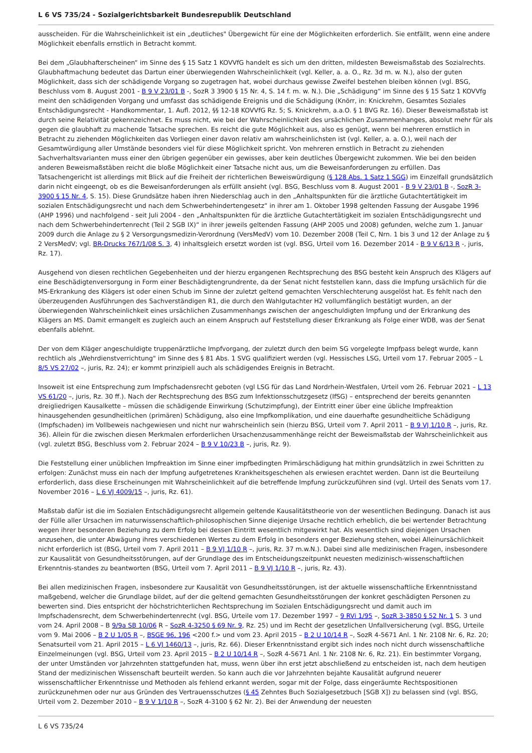L 6 VS 735/24 - Sozialgerichtsbarkeit Bundesrepublik Deutschland
ausscheiden. Für die Wahrscheinlichkeit ist ein „deutliches" Übergewicht für eine der Möglichkeiten erforderlich. Sie entfällt, wenn eine andere Möglichkeit ebenfalls ernstlich in Betracht kommt.
Bei dem „Glaubhafterscheinen“ im Sinne des § 15 Satz 1 KOVVfG handelt es sich um den dritten, mildesten Beweismaßstab des Sozialrechts. Glaubhaftmachung bedeutet das Dartun einer überwiegenden Wahrscheinlichkeit (vgl. Keller, a. a. O., Rz. 3d m. w. N.), also der guten Möglichkeit, dass sich der schädigende Vorgang so zugetragen hat, wobei durchaus gewisse Zweifel bestehen bleiben können (vgl. BSG, Beschluss vom 8. August 2001 - B 9 V 23/01 B -, SozR 3 3900 § 15 Nr. 4, S. 14 f. m. w. N.). Die „Schädigung“ im Sinne des § 15 Satz 1 KOVVfg meint den schädigenden Vorgang und umfasst das schädigende Ereignis und die Schädigung (Knörr, in: Knickrehm, Gesamtes Soziales Entschädigungsrecht - Handkommentar, 1. Aufl. 2012, §§ 12-18 KOVVfG Rz. 5; S. Knickrehm, a.a.O. § 1 BVG Rz. 16). Dieser Beweismaßstab ist durch seine Relativität gekennzeichnet. Es muss nicht, wie bei der Wahrscheinlichkeit des ursächlichen Zusammenhanges, absolut mehr für als gegen die glaubhaft zu machende Tatsache sprechen. Es reicht die gute Möglichkeit aus, also es genügt, wenn bei mehreren ernstlich in Betracht zu ziehenden Möglichkeiten das Vorliegen einer davon relativ am wahrscheinlichsten ist (vgl. Keller, a. a. O.), weil nach der Gesamtwürdigung aller Umstände besonders viel für diese Möglichkeit spricht. Von mehreren ernstlich in Betracht zu ziehenden Sachverhaltsvarianten muss einer den übrigen gegenüber ein gewisses, aber kein deutliches Übergewicht zukommen. Wie bei den beiden anderen Beweismaßstäben reicht die bloße Möglichkeit einer Tatsache nicht aus, um die Beweisanforderungen zu erfüllen. Das Tatsachengericht ist allerdings mit Blick auf die Freiheit der richterlichen Beweiswürdigung (§ 128 Abs. 1 Satz 1 SGG) im Einzelfall grundsätzlich darin nicht eingeengt, ob es die Beweisanforderungen als erfüllt ansieht (vgl. BSG, Beschluss vom 8. August 2001 - B 9 V 23/01 B -, SozR 3-3900 § 15 Nr. 4, S. 15). Diese Grundsätze haben ihren Niederschlag auch in den „Anhaltspunkten für die ärztliche Gutachtertätigkeit im sozialen Entschädigungsrecht und nach dem Schwerbehindertengesetz“ in ihrer am 1. Oktober 1998 geltenden Fassung der Ausgabe 1996 (AHP 1996) und nachfolgend - seit Juli 2004 - den „Anhaltspunkten für die ärztliche Gutachtertätigkeit im sozialen Entschädigungsrecht und nach dem Schwerbehindertenrecht (Teil 2 SGB IX)“ in ihrer jeweils geltenden Fassung (AHP 2005 und 2008) gefunden, welche zum 1. Januar 2009 durch die Anlage zu § 2 Versorgungsmedizin-Verordnung (VersMedV) vom 10. Dezember 2008 (Teil C, Nrn. 1 bis 3 und 12 der Anlage zu § 2 VersMedV; vgl. BR-Drucks 767/1/08 S. 3, 4) inhaltsgleich ersetzt worden ist (vgl. BSG, Urteil vom 16. Dezember 2014 - B 9 V 6/13 R -, juris, Rz. 17).
Ausgehend von diesen rechtlichen Gegebenheiten und der hierzu ergangenen Rechtsprechung des BSG besteht kein Anspruch des Klägers auf eine Beschädigtenversorgung in Form einer Beschädigtengrundrente, da der Senat nicht feststellen kann, dass die Impfung ursächlich für die MS-Erkrankung des Klägers ist oder einen Schub im Sinne der zuletzt geltend gemachten Verschlechterung ausgelöst hat. Es fehlt nach den überzeugenden Ausführungen des Sachverständigen R1, die durch den Wahlgutachter H2 vollumfänglich bestätigt wurden, an der überwiegenden Wahrscheinlichkeit eines ursächlichen Zusammenhangs zwischen der angeschuldigten Impfung und der Erkrankung des Klägers an MS. Damit ermangelt es zugleich auch an einem Anspruch auf Feststellung dieser Erkrankung als Folge einer WDB, was der Senat ebenfalls ablehnt.
Der von dem Kläger angeschuldigte truppenärztliche Impfvorgang, der zuletzt durch den beim SG vorgelegte Impfpass belegt wurde, kann rechtlich als „Wehrdienstverrichtung" im Sinne des § 81 Abs. 1 SVG qualifiziert werden (vgl. Hessisches LSG, Urteil vom 17. Februar 2005 – L 8/5 VS 27/02 –, juris, Rz. 24); er kommt prinzipiell auch als schädigendes Ereignis in Betracht.
Insoweit ist eine Entsprechung zum Impfschadensrecht geboten (vgl LSG für das Land Nordrhein-Westfalen, Urteil vom 26. Februar 2021 – L 13 VS 61/20 –, juris, Rz. 30 ff.). Nach der Rechtsprechung des BSG zum Infektionsschutzgesetz (IfSG) – entsprechend der bereits genannten dreigliedrigen Kausalkette – müssen die schädigende Einwirkung (Schutzimpfung), der Eintritt einer über eine übliche Impfreaktion hinausgehenden gesundheitlichen (primären) Schädigung, also eine Impfkomplikation, und eine dauerhafte gesundheitliche Schädigung (Impfschaden) im Vollbeweis nachgewiesen und nicht nur wahrscheinlich sein (hierzu BSG, Urteil vom 7. April 2011 – B 9 VJ 1/10 R –, juris, Rz. 36). Allein für die zwischen diesen Merkmalen erforderlichen Ursachenzusammenhänge reicht der Beweismaßstab der Wahrscheinlichkeit aus (vgl. zuletzt BSG, Beschluss vom 2. Februar 2024 – B 9 V 10/23 B –, juris, Rz. 9).
Die Feststellung einer unüblichen Impfreaktion im Sinne einer impfbedingten Primärschädigung hat mithin grundsätzlich in zwei Schritten zu erfolgen: Zunächst muss ein nach der Impfung aufgetretenes Krankheitsgeschehen als erwiesen erachtet werden. Dann ist die Beurteilung erforderlich, dass diese Erscheinungen mit Wahrscheinlichkeit auf die betreffende Impfung zurückzuführen sind (vgl. Urteil des Senats vom 17. November 2016 – L 6 VJ 4009/15 –, juris, Rz. 61).
Maßstab dafür ist die im Sozialen Entschädigungsrecht allgemein geltende Kausalitätstheorie von der wesentlichen Bedingung. Danach ist aus der Fülle aller Ursachen im naturwissenschaftlich-philosophischen Sinne diejenige Ursache rechtlich erheblich, die bei wertender Betrachtung wegen ihrer besonderen Beziehung zu dem Erfolg bei dessen Eintritt wesentlich mitgewirkt hat. Als wesentlich sind diejenigen Ursachen anzusehen, die unter Abwägung ihres verschiedenen Wertes zu dem Erfolg in besonders enger Beziehung stehen, wobei Alleinursächlichkeit nicht erforderlich ist (BSG, Urteil vom 7. April 2011 – B 9 VJ 1/10 R –, juris, Rz. 37 m.w.N.). Dabei sind alle medizinischen Fragen, insbesondere zur Kausalität von Gesundheitsstörungen, auf der Grundlage des im Entscheidungszeitpunkt neuesten medizinisch-wissenschaftlichen Erkenntnis-standes zu beantworten (BSG, Urteil vom 7. April 2011 – B 9 VJ 1/10 R –, juris, Rz. 43).
Bei allen medizinischen Fragen, insbesondere zur Kausalität von Gesundheitsstörungen, ist der aktuelle wissenschaftliche Erkenntnisstand maßgebend, welcher die Grundlage bildet, auf der die geltend gemachten Gesundheitsstörungen der konkret geschädigten Personen zu bewerten sind. Dies entspricht der höchstrichterlichen Rechtsprechung im Sozialen Entschädigungsrecht und damit auch im Impfschadensrecht, dem Schwerbehindertenrecht (vgl. BSG, Urteile vom 17. Dezember 1997 – 9 RVi 1/95 –, SozR 3-3850 § 52 Nr. 1 S. 3 und vom 24. April 2008 – B 9/9a SB 10/06 R – SozR 4-3250 § 69 Nr. 9, Rz. 25) und im Recht der gesetzlichen Unfallversicherung (vgl. BSG, Urteile vom 9. Mai 2006 – B 2 U 1/05 R –, BSGE 96, 196 <200 f.> und vom 23. April 2015 – B 2 U 10/14 R –, SozR 4-5671 Anl. 1 Nr. 2108 Nr. 6, Rz. 20; Senatsurteil vom 21. April 2015 – L 6 VJ 1460/13 –, juris, Rz. 66). Dieser Erkenntnisstand ergibt sich indes noch nicht durch wissenschaftliche Einzelmeinungen (vgl. BSG, Urteil vom 23. April 2015 – B 2 U 10/14 R –, SozR 4-5671 Anl. 1 Nr. 2108 Nr. 6, Rz. 21). Ein bestimmter Vorgang, der unter Umständen vor Jahrzehnten stattgefunden hat, muss, wenn über ihn erst jetzt abschließend zu entscheiden ist, nach dem heutigen Stand der medizinischen Wissenschaft beurteilt werden. So kann auch die vor Jahrzehnten bejahte Kausalität aufgrund neuerer wissenschaftlicher Erkenntnisse und Methoden als fehlend erkannt werden, sogar mit der Folge, dass eingeräumte Rechtspositionen zurückzunehmen oder nur aus Gründen des Vertrauensschutzes (§ 45 Zehntes Buch Sozialgesetzbuch [SGB X]) zu belassen sind (vgl. BSG, Urteil vom 2. Dezember 2010 – B 9 V 1/10 R –, SozR 4-3100 § 62 Nr. 2). Bei der Anwendung der neuesten
L 6 VS 735/24